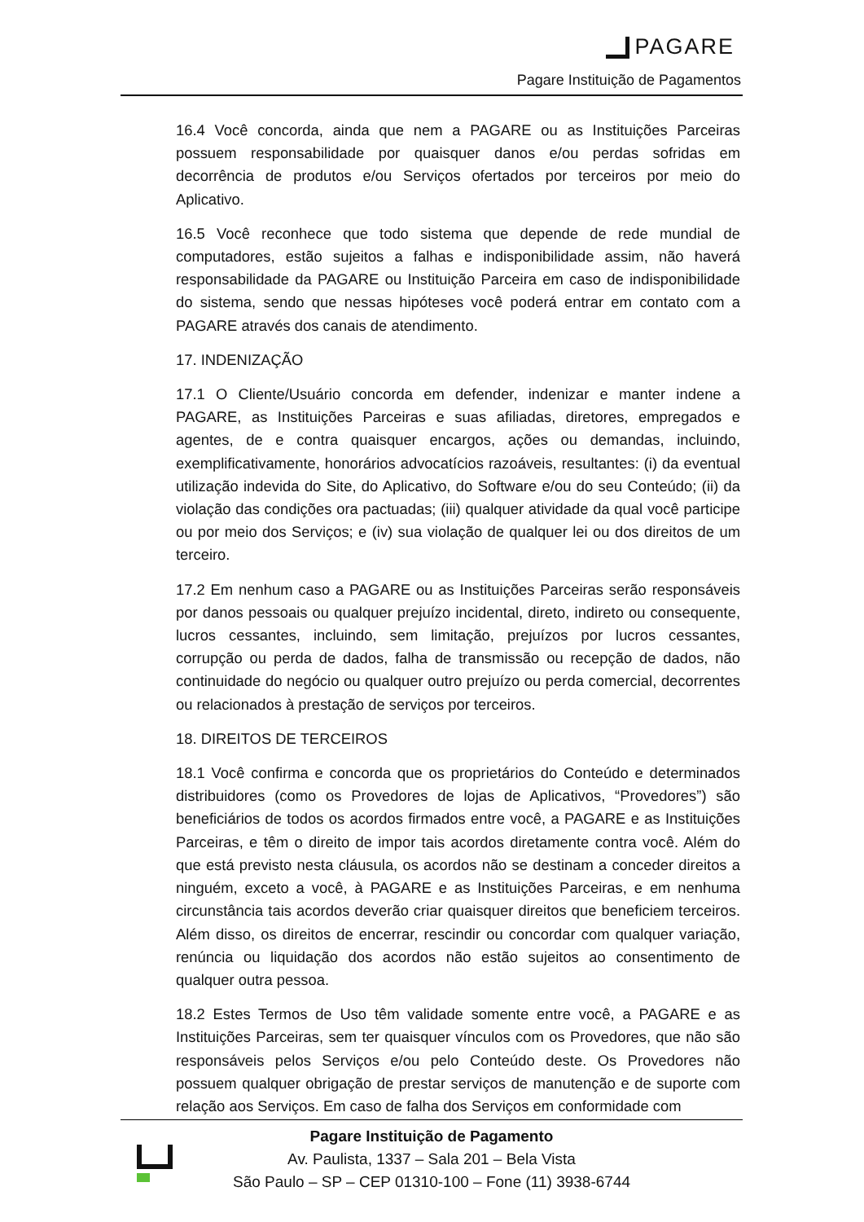PAGARE
Pagare Instituição de Pagamentos
16.4 Você concorda, ainda que nem a PAGARE ou as Instituições Parceiras possuem responsabilidade por quaisquer danos e/ou perdas sofridas em decorrência de produtos e/ou Serviços ofertados por terceiros por meio do Aplicativo.
16.5 Você reconhece que todo sistema que depende de rede mundial de computadores, estão sujeitos a falhas e indisponibilidade assim, não haverá responsabilidade da PAGARE ou Instituição Parceira em caso de indisponibilidade do sistema, sendo que nessas hipóteses você poderá entrar em contato com a PAGARE através dos canais de atendimento.
17. INDENIZAÇÃO
17.1 O Cliente/Usuário concorda em defender, indenizar e manter indene a PAGARE, as Instituições Parceiras e suas afiliadas, diretores, empregados e agentes, de e contra quaisquer encargos, ações ou demandas, incluindo, exemplificativamente, honorários advocatícios razoáveis, resultantes: (i) da eventual utilização indevida do Site, do Aplicativo, do Software e/ou do seu Conteúdo; (ii) da violação das condições ora pactuadas; (iii) qualquer atividade da qual você participe ou por meio dos Serviços; e (iv) sua violação de qualquer lei ou dos direitos de um terceiro.
17.2 Em nenhum caso a PAGARE ou as Instituições Parceiras serão responsáveis por danos pessoais ou qualquer prejuízo incidental, direto, indireto ou consequente, lucros cessantes, incluindo, sem limitação, prejuízos por lucros cessantes, corrupção ou perda de dados, falha de transmissão ou recepção de dados, não continuidade do negócio ou qualquer outro prejuízo ou perda comercial, decorrentes ou relacionados à prestação de serviços por terceiros.
18. DIREITOS DE TERCEIROS
18.1 Você confirma e concorda que os proprietários do Conteúdo e determinados distribuidores (como os Provedores de lojas de Aplicativos, “Provedores”) são beneficiários de todos os acordos firmados entre você, a PAGARE e as Instituições Parceiras, e têm o direito de impor tais acordos diretamente contra você. Além do que está previsto nesta cláusula, os acordos não se destinam a conceder direitos a ninguém, exceto a você, à PAGARE e as Instituições Parceiras, e em nenhuma circunstância tais acordos deverão criar quaisquer direitos que beneficiem terceiros. Além disso, os direitos de encerrar, rescindir ou concordar com qualquer variação, renúncia ou liquidação dos acordos não estão sujeitos ao consentimento de qualquer outra pessoa.
18.2 Estes Termos de Uso têm validade somente entre você, a PAGARE e as Instituições Parceiras, sem ter quaisquer vínculos com os Provedores, que não são responsáveis pelos Serviços e/ou pelo Conteúdo deste. Os Provedores não possuem qualquer obrigação de prestar serviços de manutenção e de suporte com relação aos Serviços. Em caso de falha dos Serviços em conformidade com
Pagare Instituição de Pagamento
Av. Paulista, 1337 – Sala 201 – Bela Vista
São Paulo – SP – CEP 01310-100 – Fone (11) 3938-6744